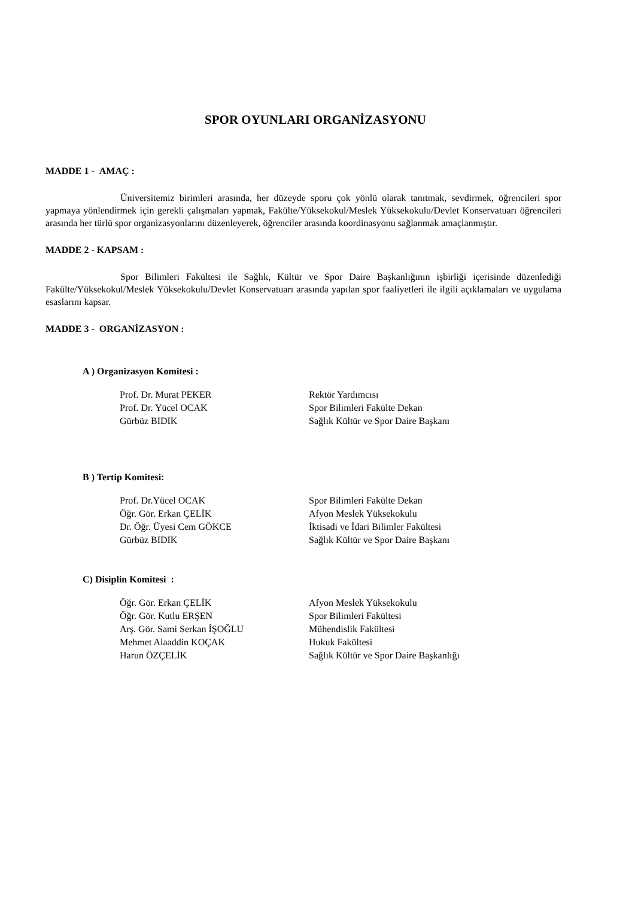SPOR OYUNLARI ORGANİZASYONU
MADDE 1 - AMAÇ :
Üniversitemiz birimleri arasında, her düzeyde sporu çok yönlü olarak tanıtmak, sevdirmek, öğrencileri spor yapmaya yönlendirmek için gerekli çalışmaları yapmak, Fakülte/Yüksekokul/Meslek Yüksekokulu/Devlet Konservatuarı öğrencileri arasında her türlü spor organizasyonlarını düzenleyerek, öğrenciler arasında koordinasyonu sağlanmak amaçlanmıştır.
MADDE 2 - KAPSAM :
Spor Bilimleri Fakültesi ile Sağlık, Kültür ve Spor Daire Başkanlığının işbirliği içerisinde düzenlediği Fakülte/Yüksekokul/Meslek Yüksekokulu/Devlet Konservatuarı arasında yapılan spor faaliyetleri ile ilgili açıklamaları ve uygulama esaslarını kapsar.
MADDE 3 - ORGANİZASYON :
A ) Organizasyon Komitesi :
| Prof. Dr. Murat PEKER | Rektör Yardımcısı |
| Prof. Dr. Yücel OCAK | Spor Bilimleri Fakülte Dekan |
| Gürbüz BIDIK | Sağlık Kültür ve Spor Daire Başkanı |
B ) Tertip Komitesi:
| Prof. Dr.Yücel OCAK | Spor Bilimleri Fakülte Dekan |
| Öğr. Gör. Erkan ÇELİK | Afyon Meslek Yüksekokulu |
| Dr. Öğr. Üyesi Cem GÖKCE | İktisadi ve İdari Bilimler Fakültesi |
| Gürbüz BIDIK | Sağlık Kültür ve Spor Daire Başkanı |
C) Disiplin Komitesi :
| Öğr. Gör. Erkan ÇELİK | Afyon Meslek Yüksekokulu |
| Öğr. Gör. Kutlu ERŞEN | Spor Bilimleri Fakültesi |
| Arş. Gör. Sami Serkan İŞOĞLU | Mühendislik Fakültesi |
| Mehmet Alaaddin KOÇAK | Hukuk Fakültesi |
| Harun ÖZÇELİK | Sağlık Kültür ve Spor Daire Başkanlığı |